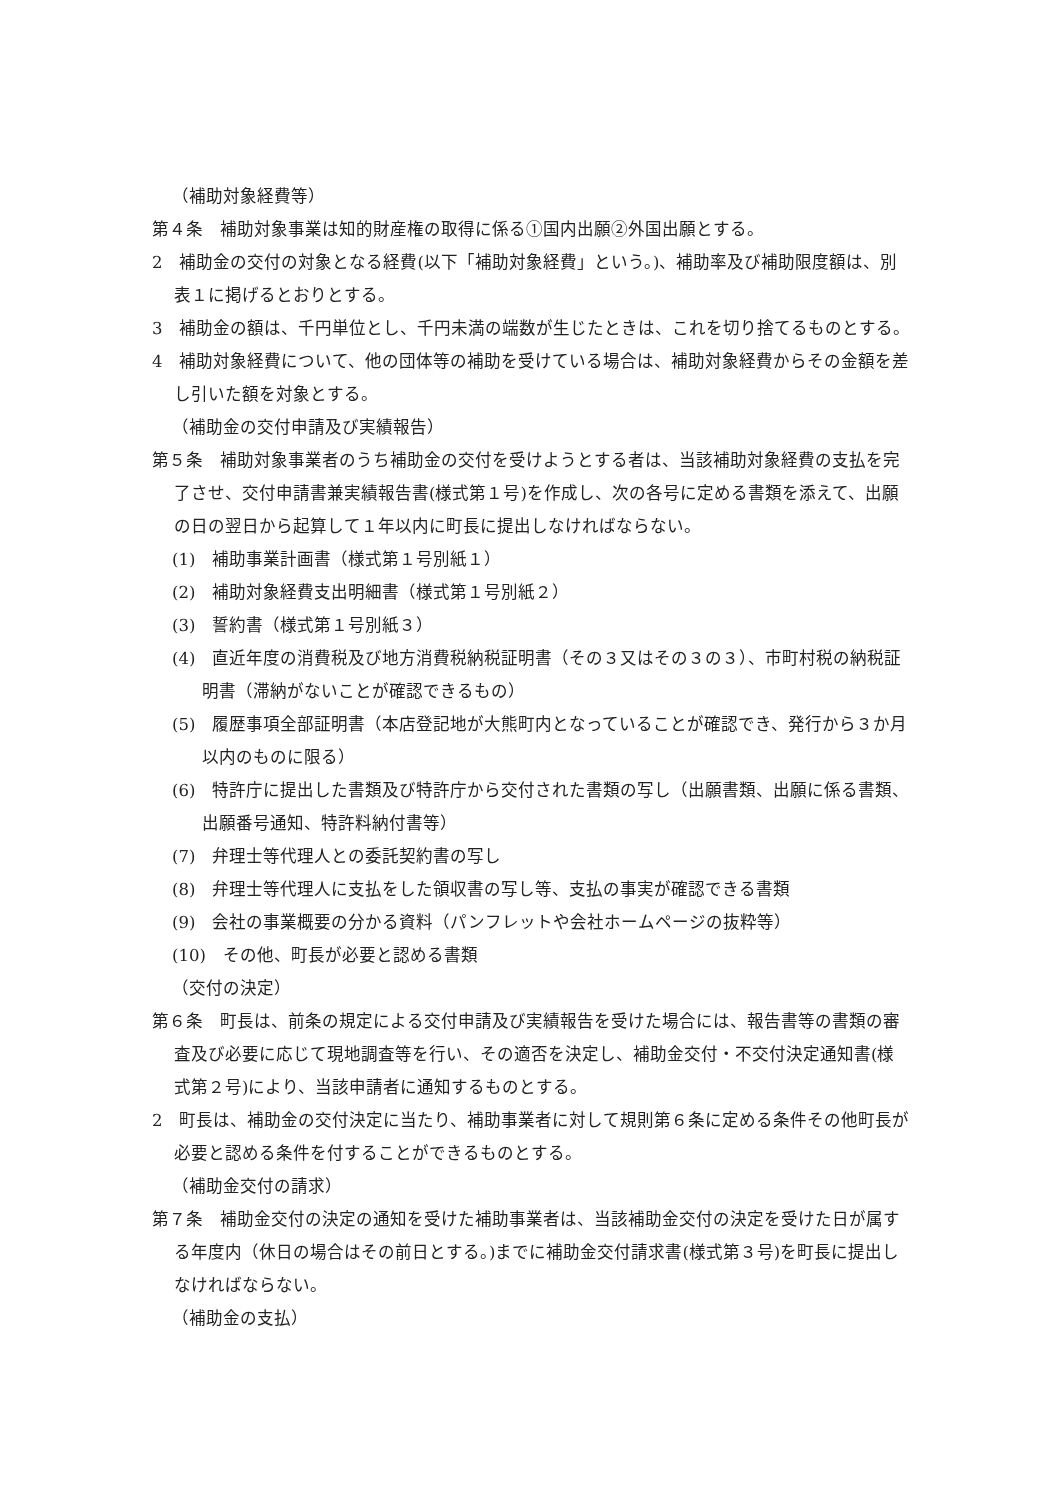（補助対象経費等）
第４条　補助対象事業は知的財産権の取得に係る①国内出願②外国出願とする。
2　補助金の交付の対象となる経費(以下「補助対象経費」という。)、補助率及び補助限度額は、別表１に掲げるとおりとする。
3　補助金の額は、千円単位とし、千円未満の端数が生じたときは、これを切り捨てるものとする。
4　補助対象経費について、他の団体等の補助を受けている場合は、補助対象経費からその金額を差し引いた額を対象とする。
（補助金の交付申請及び実績報告）
第５条　補助対象事業者のうち補助金の交付を受けようとする者は、当該補助対象経費の支払を完了させ、交付申請書兼実績報告書(様式第１号)を作成し、次の各号に定める書類を添えて、出願の日の翌日から起算して１年以内に町長に提出しなければならない。
(1)　補助事業計画書（様式第１号別紙１）
(2)　補助対象経費支出明細書（様式第１号別紙２）
(3)　誓約書（様式第１号別紙３）
(4)　直近年度の消費税及び地方消費税納税証明書（その３又はその３の３）、市町村税の納税証明書（滞納がないことが確認できるもの）
(5)　履歴事項全部証明書（本店登記地が大熊町内となっていることが確認でき、発行から３か月以内のものに限る）
(6)　特許庁に提出した書類及び特許庁から交付された書類の写し（出願書類、出願に係る書類、出願番号通知、特許料納付書等）
(7)　弁理士等代理人との委託契約書の写し
(8)　弁理士等代理人に支払をした領収書の写し等、支払の事実が確認できる書類
(9)　会社の事業概要の分かる資料（パンフレットや会社ホームページの抜粋等）
(10)　その他、町長が必要と認める書類
（交付の決定）
第６条　町長は、前条の規定による交付申請及び実績報告を受けた場合には、報告書等の書類の審査及び必要に応じて現地調査等を行い、その適否を決定し、補助金交付・不交付決定通知書(様式第２号)により、当該申請者に通知するものとする。
2　町長は、補助金の交付決定に当たり、補助事業者に対して規則第６条に定める条件その他町長が必要と認める条件を付することができるものとする。
（補助金交付の請求）
第７条　補助金交付の決定の通知を受けた補助事業者は、当該補助金交付の決定を受けた日が属する年度内（休日の場合はその前日とする。)までに補助金交付請求書(様式第３号)を町長に提出しなければならない。
（補助金の支払）